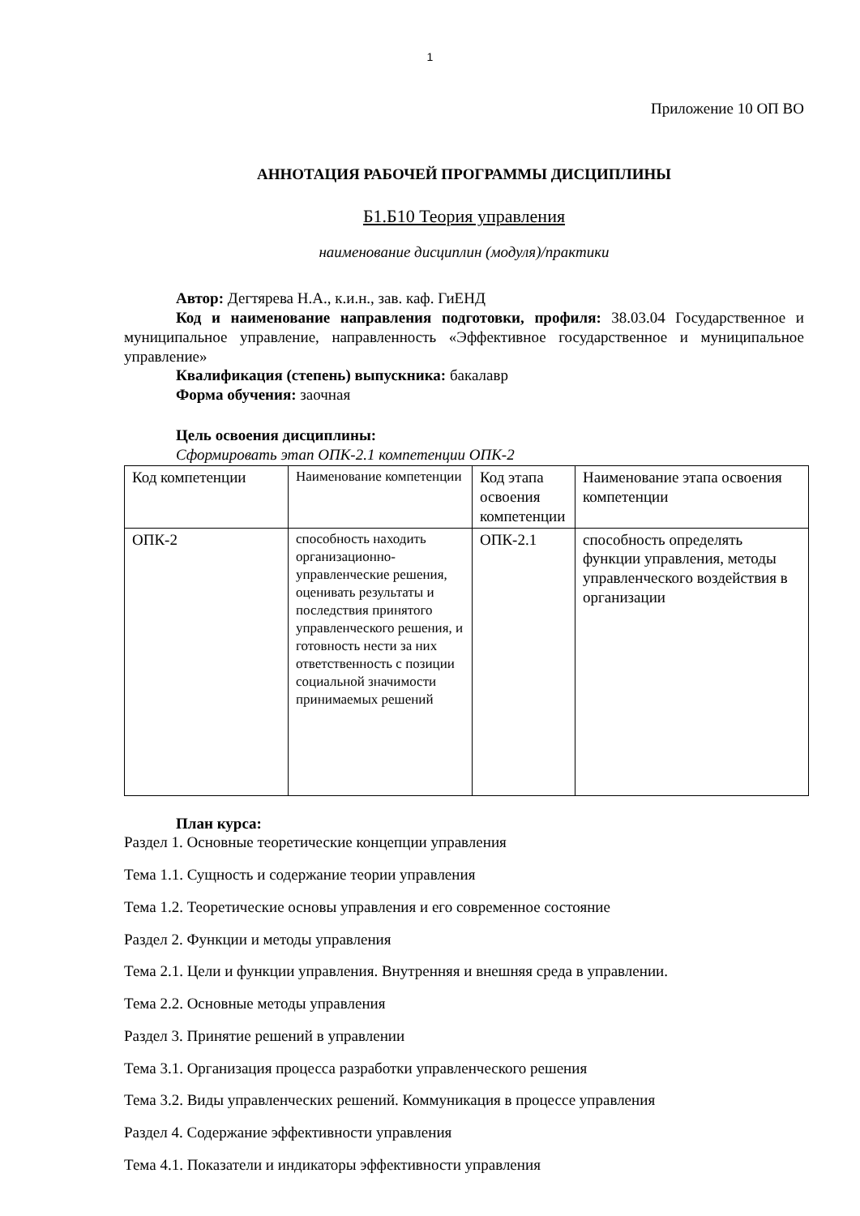1
Приложение 10 ОП ВО
АННОТАЦИЯ РАБОЧЕЙ ПРОГРАММЫ ДИСЦИПЛИНЫ
Б1.Б10 Теория управления
наименование дисциплин (модуля)/практики
Автор: Дегтярева Н.А., к.и.н., зав. каф. ГиЕНД
Код и наименование направления подготовки, профиля: 38.03.04 Государственное и муниципальное управление, направленность «Эффективное государственное и муниципальное управление»
Квалификация (степень) выпускника: бакалавр
Форма обучения: заочная
Цель освоения дисциплины:
Сформировать этап ОПК-2.1 компетенции ОПК-2
| Код компетенции | Наименование компетенции | Код этапа освоения компетенции | Наименование этапа освоения компетенции |
| ОПК-2 | способность находить организационно-управленческие решения, оценивать результаты и последствия принятого управленческого решения, и готовность нести за них ответственность с позиции социальной значимости принимаемых решений | ОПК-2.1 | способность определять функции управления, методы управленческого воздействия в организации |
План курса:
Раздел 1. Основные теоретические концепции управления
Тема 1.1. Сущность и содержание теории управления
Тема 1.2. Теоретические основы управления и его современное состояние
Раздел 2. Функции и методы управления
Тема 2.1. Цели и функции управления. Внутренняя и внешняя среда в управлении.
Тема 2.2. Основные методы управления
Раздел 3. Принятие решений в управлении
Тема 3.1. Организация процесса разработки управленческого решения
Тема 3.2. Виды управленческих решений. Коммуникация в процессе управления
Раздел 4. Содержание эффективности управления
Тема 4.1. Показатели и индикаторы эффективности управления